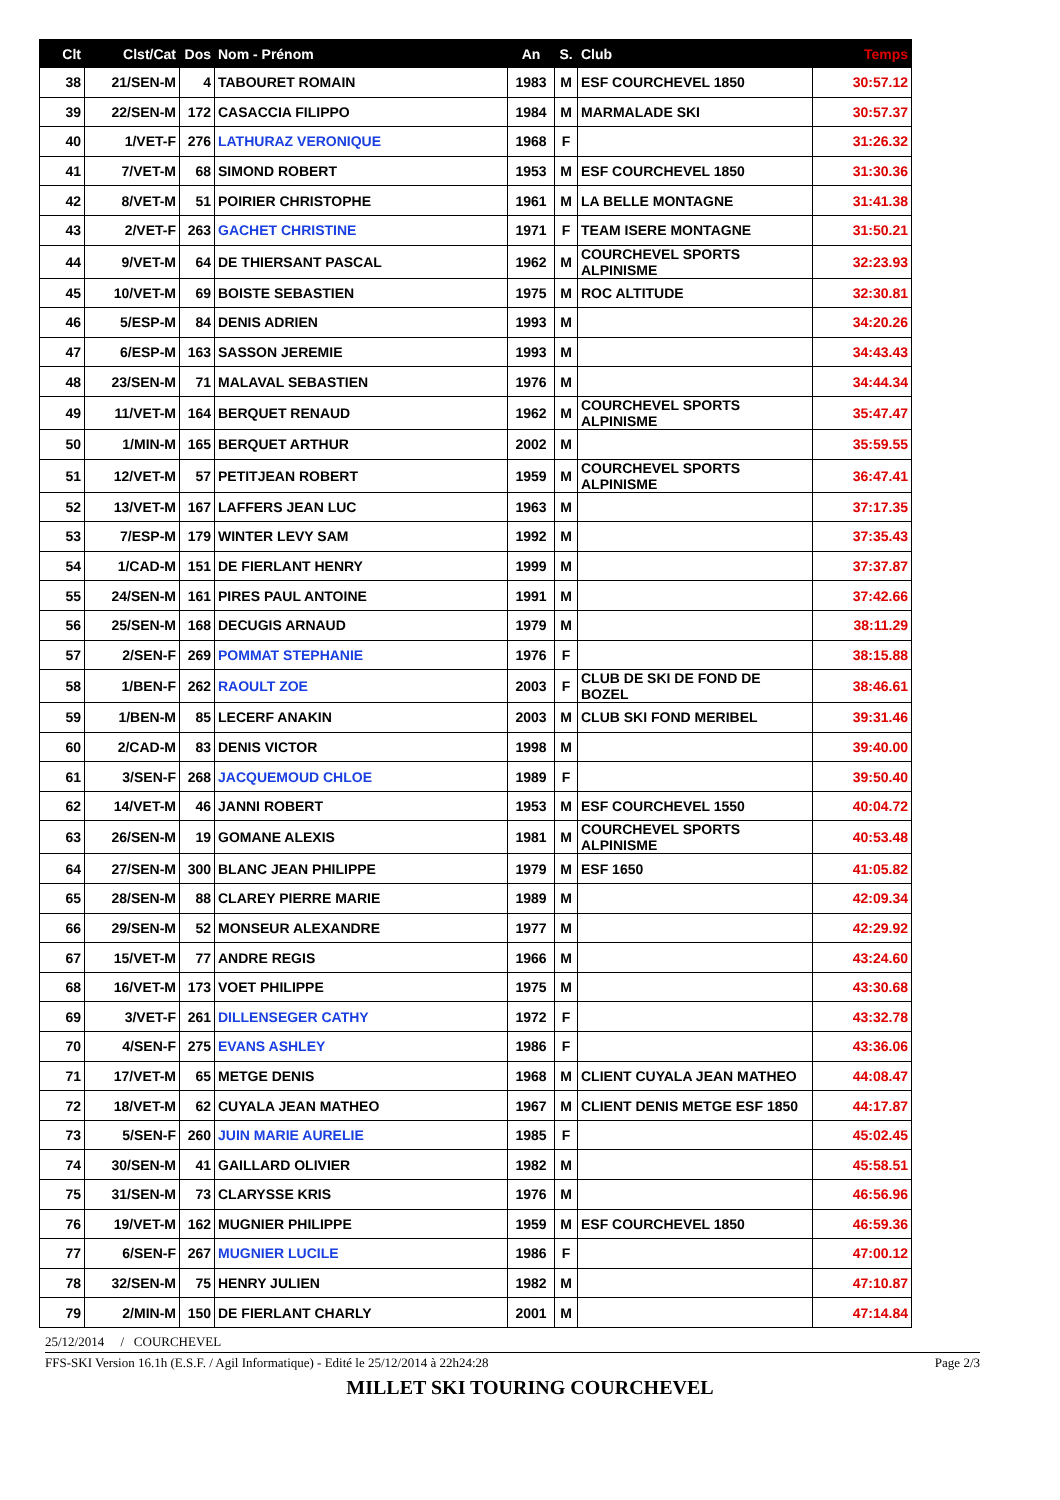| Clt | Clst/Cat | Dos | Nom - Prénom | An | S. | Club | Temps |
| --- | --- | --- | --- | --- | --- | --- | --- |
| 38 | 21/SEN-M | 4 | TABOURET ROMAIN | 1983 | M | ESF COURCHEVEL 1850 | 30:57.12 |
| 39 | 22/SEN-M | 172 | CASACCIA FILIPPO | 1984 | M | MARMALADE SKI | 30:57.37 |
| 40 | 1/VET-F | 276 | LATHURAZ VERONIQUE | 1968 | F | | 31:26.32 |
| 41 | 7/VET-M | 68 | SIMOND ROBERT | 1953 | M | ESF COURCHEVEL 1850 | 31:30.36 |
| 42 | 8/VET-M | 51 | POIRIER CHRISTOPHE | 1961 | M | LA BELLE MONTAGNE | 31:41.38 |
| 43 | 2/VET-F | 263 | GACHET CHRISTINE | 1971 | F | TEAM ISERE MONTAGNE | 31:50.21 |
| 44 | 9/VET-M | 64 | DE THIERSANT PASCAL | 1962 | M | COURCHEVEL SPORTS ALPINISME | 32:23.93 |
| 45 | 10/VET-M | 69 | BOISTE SEBASTIEN | 1975 | M | ROC ALTITUDE | 32:30.81 |
| 46 | 5/ESP-M | 84 | DENIS ADRIEN | 1993 | M | | 34:20.26 |
| 47 | 6/ESP-M | 163 | SASSON JEREMIE | 1993 | M | | 34:43.43 |
| 48 | 23/SEN-M | 71 | MALAVAL SEBASTIEN | 1976 | M | | 34:44.34 |
| 49 | 11/VET-M | 164 | BERQUET RENAUD | 1962 | M | COURCHEVEL SPORTS ALPINISME | 35:47.47 |
| 50 | 1/MIN-M | 165 | BERQUET ARTHUR | 2002 | M | | 35:59.55 |
| 51 | 12/VET-M | 57 | PETITJEAN ROBERT | 1959 | M | COURCHEVEL SPORTS ALPINISME | 36:47.41 |
| 52 | 13/VET-M | 167 | LAFFERS JEAN LUC | 1963 | M | | 37:17.35 |
| 53 | 7/ESP-M | 179 | WINTER LEVY SAM | 1992 | M | | 37:35.43 |
| 54 | 1/CAD-M | 151 | DE FIERLANT HENRY | 1999 | M | | 37:37.87 |
| 55 | 24/SEN-M | 161 | PIRES PAUL ANTOINE | 1991 | M | | 37:42.66 |
| 56 | 25/SEN-M | 168 | DECUGIS ARNAUD | 1979 | M | | 38:11.29 |
| 57 | 2/SEN-F | 269 | POMMAT STEPHANIE | 1976 | F | | 38:15.88 |
| 58 | 1/BEN-F | 262 | RAOULT ZOE | 2003 | F | CLUB DE SKI DE FOND DE BOZEL | 38:46.61 |
| 59 | 1/BEN-M | 85 | LECERF ANAKIN | 2003 | M | CLUB SKI FOND MERIBEL | 39:31.46 |
| 60 | 2/CAD-M | 83 | DENIS VICTOR | 1998 | M | | 39:40.00 |
| 61 | 3/SEN-F | 268 | JACQUEMOUD CHLOE | 1989 | F | | 39:50.40 |
| 62 | 14/VET-M | 46 | JANNI ROBERT | 1953 | M | ESF COURCHEVEL 1550 | 40:04.72 |
| 63 | 26/SEN-M | 19 | GOMANE ALEXIS | 1981 | M | COURCHEVEL SPORTS ALPINISME | 40:53.48 |
| 64 | 27/SEN-M | 300 | BLANC JEAN PHILIPPE | 1979 | M | ESF 1650 | 41:05.82 |
| 65 | 28/SEN-M | 88 | CLAREY PIERRE MARIE | 1989 | M | | 42:09.34 |
| 66 | 29/SEN-M | 52 | MONSEUR ALEXANDRE | 1977 | M | | 42:29.92 |
| 67 | 15/VET-M | 77 | ANDRE REGIS | 1966 | M | | 43:24.60 |
| 68 | 16/VET-M | 173 | VOET PHILIPPE | 1975 | M | | 43:30.68 |
| 69 | 3/VET-F | 261 | DILLENSEGER CATHY | 1972 | F | | 43:32.78 |
| 70 | 4/SEN-F | 275 | EVANS ASHLEY | 1986 | F | | 43:36.06 |
| 71 | 17/VET-M | 65 | METGE DENIS | 1968 | M | CLIENT CUYALA JEAN MATHEO | 44:08.47 |
| 72 | 18/VET-M | 62 | CUYALA JEAN MATHEO | 1967 | M | CLIENT DENIS METGE ESF 1850 | 44:17.87 |
| 73 | 5/SEN-F | 260 | JUIN MARIE AURELIE | 1985 | F | | 45:02.45 |
| 74 | 30/SEN-M | 41 | GAILLARD OLIVIER | 1982 | M | | 45:58.51 |
| 75 | 31/SEN-M | 73 | CLARYSSE KRIS | 1976 | M | | 46:56.96 |
| 76 | 19/VET-M | 162 | MUGNIER PHILIPPE | 1959 | M | ESF COURCHEVEL 1850 | 46:59.36 |
| 77 | 6/SEN-F | 267 | MUGNIER LUCILE | 1986 | F | | 47:00.12 |
| 78 | 32/SEN-M | 75 | HENRY JULIEN | 1982 | M | | 47:10.87 |
| 79 | 2/MIN-M | 150 | DE FIERLANT CHARLY | 2001 | M | | 47:14.84 |
25/12/2014 / COURCHEVEL
FFS-SKI Version 16.1h (E.S.F. / Agil Informatique) - Edité le 25/12/2014 à 22h24:28 Page 2/3
MILLET SKI TOURING COURCHEVEL